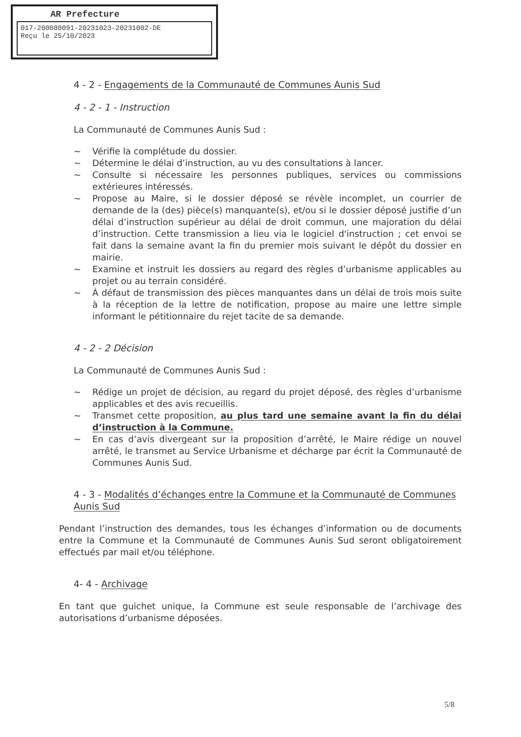AR Prefecture
017-200080091-20231023-20231002-DE
Reçu le 25/10/2023
4 - 2 - Engagements de la Communauté de Communes Aunis Sud
4 - 2 - 1 - Instruction
La Communauté de Communes Aunis Sud :
~ Vérifie la complétude du dossier.
~ Détermine le délai d’instruction, au vu des consultations à lancer.
~ Consulte si nécessaire les personnes publiques, services ou commissions extérieures intéressés.
~ Propose au Maire, si le dossier déposé se révèle incomplet, un courrier de demande de la (des) pièce(s) manquante(s), et/ou si le dossier déposé justifie d’un délai d’instruction supérieur au délai de droit commun, une majoration du délai d’instruction. Cette transmission a lieu via le logiciel d'instruction ; cet envoi se fait dans la semaine avant la fin du premier mois suivant le dépôt du dossier en mairie.
~ Examine et instruit les dossiers au regard des règles d’urbanisme applicables au projet ou au terrain considéré.
~ À défaut de transmission des pièces manquantes dans un délai de trois mois suite à la réception de la lettre de notification, propose au maire une lettre simple informant le pétitionnaire du rejet tacite de sa demande.
4 - 2 - 2 Décision
La Communauté de Communes Aunis Sud :
~ Rédige un projet de décision, au regard du projet déposé, des règles d’urbanisme applicables et des avis recueillis.
~ Transmet cette proposition, au plus tard une semaine avant la fin du délai d’instruction à la Commune.
~ En cas d’avis divergeant sur la proposition d’arrêté, le Maire rédige un nouvel arrêté, le transmet au Service Urbanisme et décharge par écrit la Communauté de Communes Aunis Sud.
4 - 3 - Modalités d’échanges entre la Commune et la Communauté de Communes Aunis Sud
Pendant l’instruction des demandes, tous les échanges d’information ou de documents entre la Commune et la Communauté de Communes Aunis Sud seront obligatoirement effectués par mail et/ou téléphone.
4- 4 - Archivage
En tant que guichet unique, la Commune est seule responsable de l’archivage des autorisations d’urbanisme déposées.
5/8